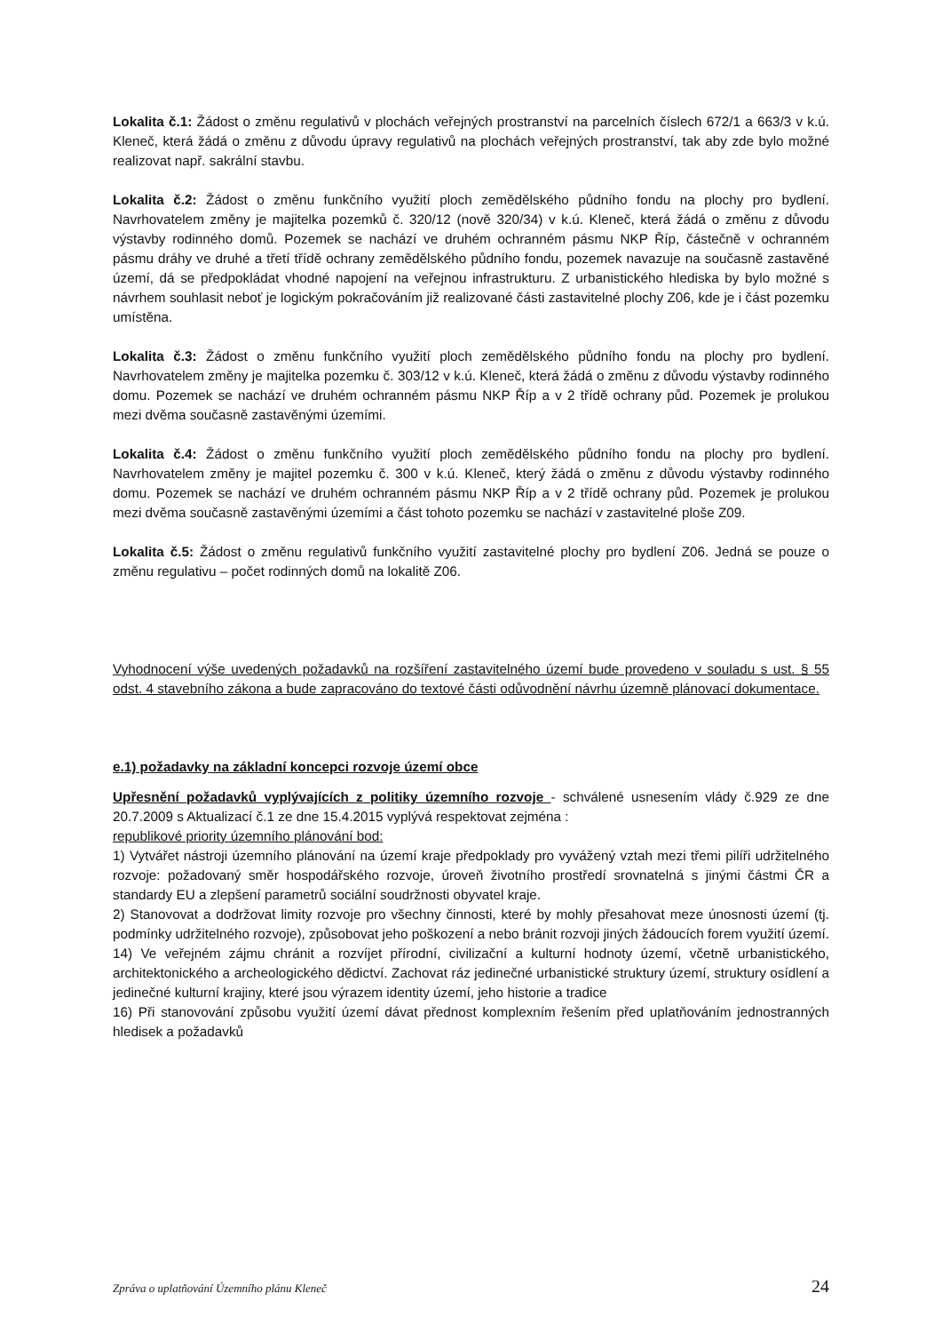Lokalita č.1: Žádost o změnu regulativů v plochách veřejných prostranství na parcelních číslech 672/1 a 663/3 v k.ú. Kleneč, která žádá o změnu z důvodu úpravy regulativů na plochách veřejných prostranství, tak aby zde bylo možné realizovat např. sakrální stavbu.
Lokalita č.2: Žádost o změnu funkčního využití ploch zemědělského půdního fondu na plochy pro bydlení. Navrhovatelem změny je majitelka pozemků č. 320/12 (nově 320/34) v k.ú. Kleneč, která žádá o změnu z důvodu výstavby rodinného domů. Pozemek se nachází ve druhém ochranném pásmu NKP Říp, částečně v ochranném pásmu dráhy ve druhé a třetí třídě ochrany zemědělského půdního fondu, pozemek navazuje na současně zastavěné území, dá se předpokládat vhodné napojení na veřejnou infrastrukturu. Z urbanistického hlediska by bylo možné s návrhem souhlasit neboť je logickým pokračováním již realizované části zastavitelné plochy Z06, kde je i část pozemku umístěna.
Lokalita č.3: Žádost o změnu funkčního využití ploch zemědělského půdního fondu na plochy pro bydlení. Navrhovatelem změny je majitelka pozemku č. 303/12 v k.ú. Kleneč, která žádá o změnu z důvodu výstavby rodinného domu. Pozemek se nachází ve druhém ochranném pásmu NKP Říp a v 2 třídě ochrany půd. Pozemek je prolukou mezi dvěma současně zastavěnými územími.
Lokalita č.4: Žádost o změnu funkčního využití ploch zemědělského půdního fondu na plochy pro bydlení. Navrhovatelem změny je majitel pozemku č. 300 v k.ú. Kleneč, který žádá o změnu z důvodu výstavby rodinného domu. Pozemek se nachází ve druhém ochranném pásmu NKP Říp a v 2 třídě ochrany půd. Pozemek je prolukou mezi dvěma současně zastavěnými územími a část tohoto pozemku se nachází v zastavitelné ploše Z09.
Lokalita č.5: Žádost o změnu regulativů funkčního využití zastavitelné plochy pro bydlení Z06. Jedná se pouze o změnu regulativu – počet rodinných domů na lokalitě Z06.
Vyhodnocení výše uvedených požadavků na rozšíření zastavitelného území bude provedeno v souladu s ust. § 55 odst. 4 stavebního zákona a bude zapracováno do textové části odůvodnění návrhu územně plánovací dokumentace.
e.1) požadavky na základní koncepci rozvoje území obce
Upřesnění požadavků vyplývajících z politiky územního rozvoje - schválené usnesením vlády č.929 ze dne 20.7.2009 s Aktualizací č.1 ze dne 15.4.2015 vyplývá respektovat zejména :
republikové priority územního plánování bod:
1) Vytvářet nástroji územního plánování na území kraje předpoklady pro vyvážený vztah mezi třemi pilíři udržitelného rozvoje: požadovaný směr hospodářského rozvoje, úroveň životního prostředí srovnatelná s jinými částmi ČR a standardy EU a zlepšení parametrů sociální soudržnosti obyvatel kraje.
2) Stanovovat a dodržovat limity rozvoje pro všechny činnosti, které by mohly přesahovat meze únosnosti území (tj. podmínky udržitelného rozvoje), způsobovat jeho poškození a nebo bránit rozvoji jiných žádoucích forem využití území.
14) Ve veřejném zájmu chránit a rozvíjet přírodní, civilizační a kulturní hodnoty území, včetně urbanistického, architektonického a archeologického dědictví. Zachovat ráz jedinečné urbanistické struktury území, struktury osídlení a jedinečné kulturní krajiny, které jsou výrazem identity území, jeho historie a tradice
16) Při stanovování způsobu využití území dávat přednost komplexním řešením před uplatňováním jednostranných hledisek a požadavků
Zpráva o uplatňování Územního plánu Kleneč 24